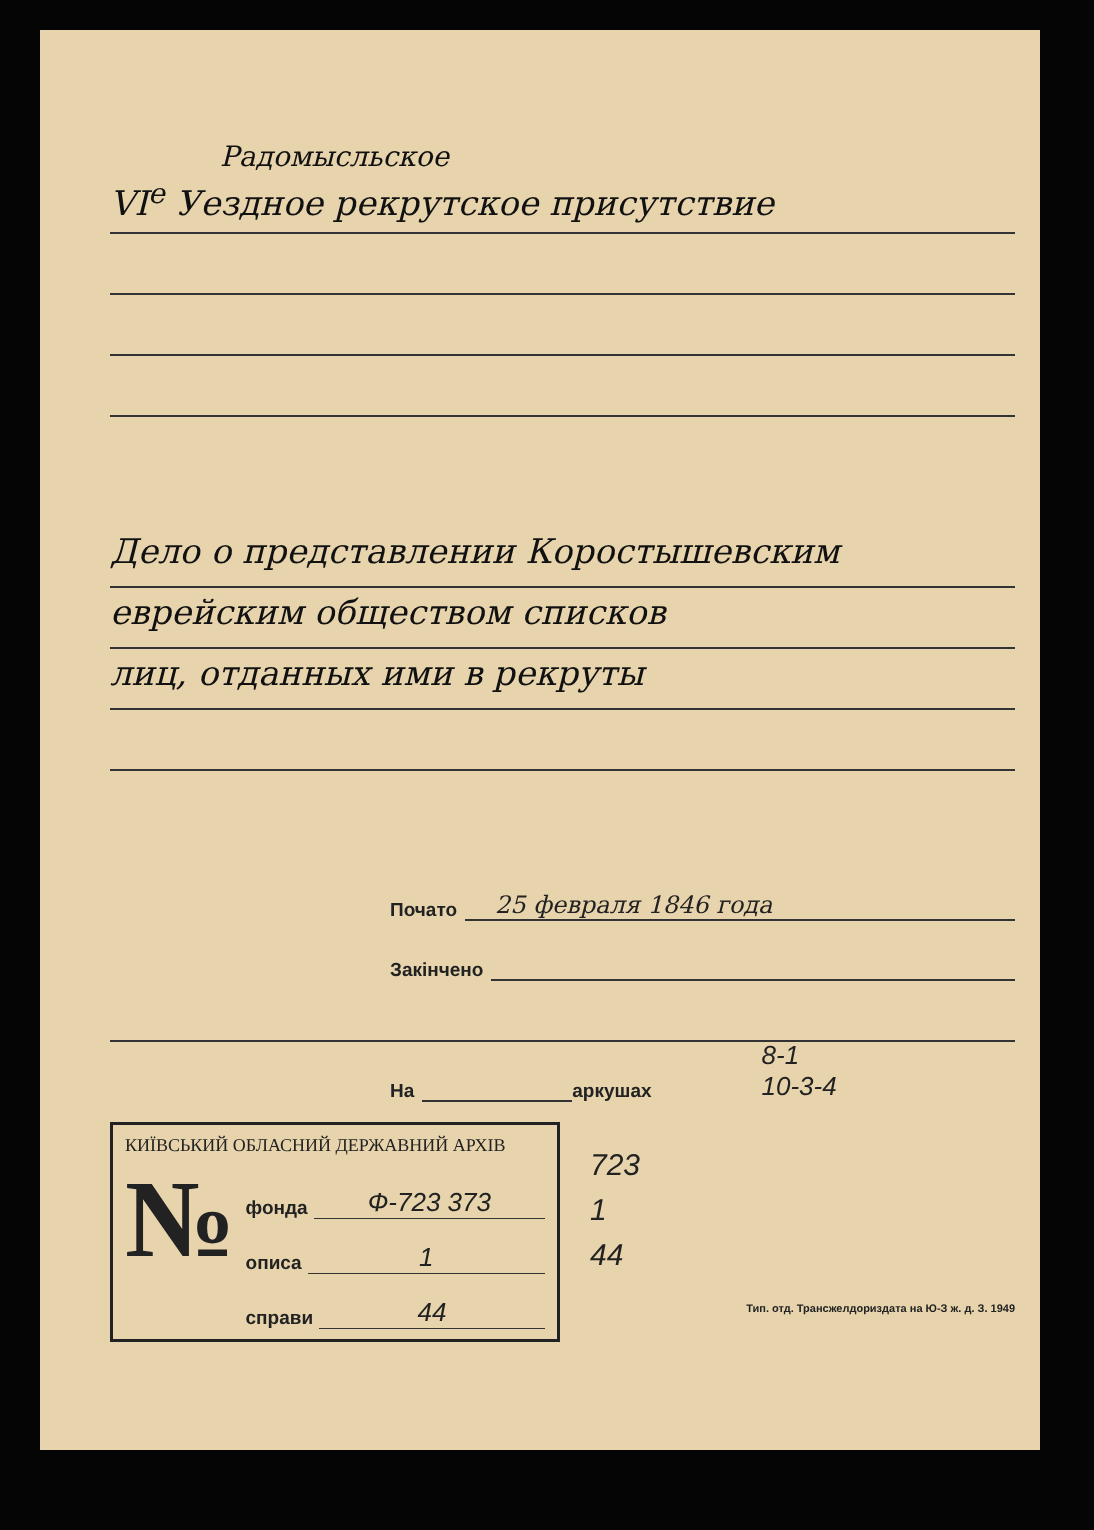Радомысльское
VI<sup>е</sup> Уездное рекрутское присутствие
Дело о представлении Коростышевским
еврейским обществом списков
лиц, отданных ими в рекруты
Почато 25 февраля 1846 года
Закінчено
На аркушах 8-1
10-3-4
КИЇВСЬКИЙ ОБЛАСНИЙ ДЕРЖАВНИЙ АРХІВ
№
фонда Ф-723 373
описа 1
справи 44
723
1
44
Тип. отд. Трансжелдориздата на Ю-З ж. д. З. 1949